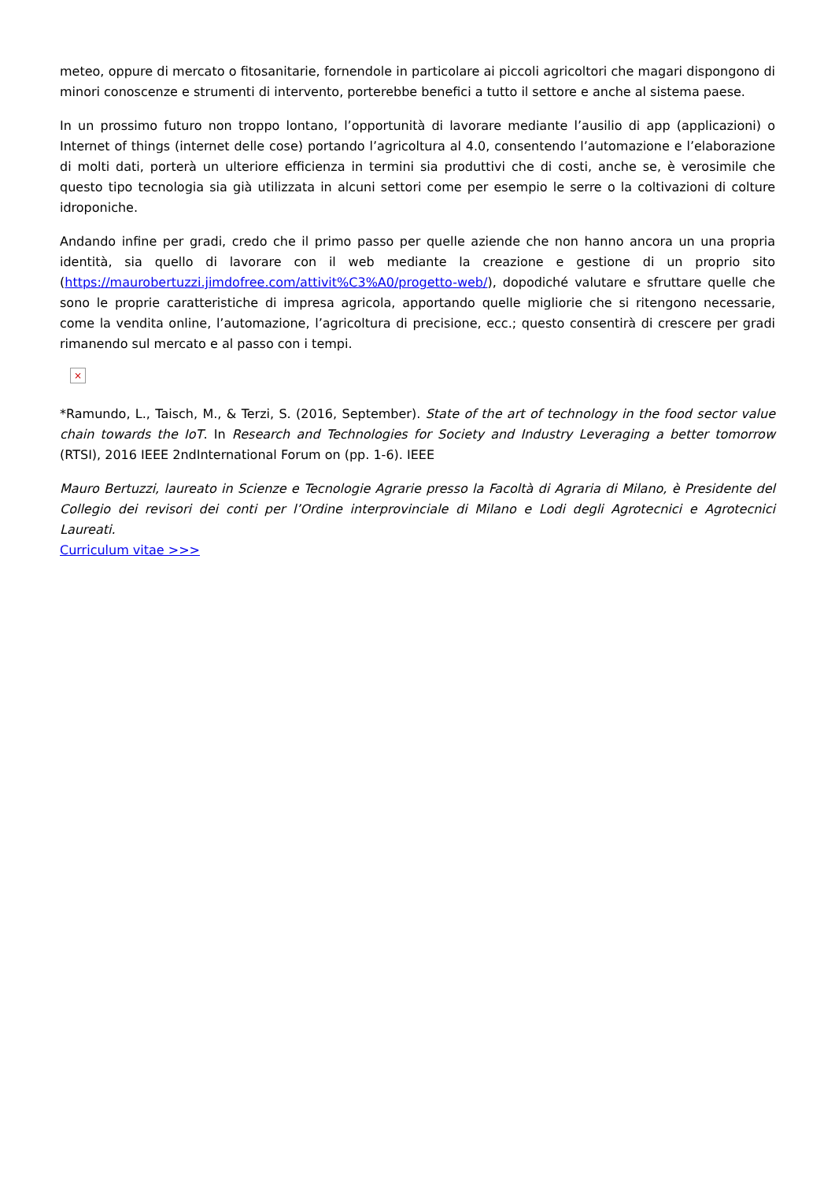meteo, oppure di mercato o fitosanitarie, fornendole in particolare ai piccoli agricoltori che magari dispongono di minori conoscenze e strumenti di intervento, porterebbe benefici a tutto il settore e anche al sistema paese.
In un prossimo futuro non troppo lontano, l’opportunità di lavorare mediante l’ausilio di app (applicazioni) o Internet of things (internet delle cose) portando l’agricoltura al 4.0, consentendo l’automazione e l’elaborazione di molti dati, porterà un ulteriore efficienza in termini sia produttivi che di costi, anche se, è verosimile che questo tipo tecnologia sia già utilizzata in alcuni settori come per esempio le serre o la coltivazioni di colture idroponiche.
Andando infine per gradi, credo che il primo passo per quelle aziende che non hanno ancora un una propria identità, sia quello di lavorare con il web mediante la creazione e gestione di un proprio sito (https://maurobertuzzi.jimdofree.com/attivit%C3%A0/progetto-web/), dopodiché valutare e sfruttare quelle che sono le proprie caratteristiche di impresa agricola, apportando quelle migliorie che si ritengono necessarie, come la vendita online, l’automazione, l’agricoltura di precisione, ecc.; questo consentirà di crescere per gradi rimanendo sul mercato e al passo con i tempi.
×
*Ramundo, L., Taisch, M., & Terzi, S. (2016, September). State of the art of technology in the food sector value chain towards the IoT. In Research and Technologies for Society and Industry Leveraging a better tomorrow (RTSI), 2016 IEEE 2ndInternational Forum on (pp. 1-6). IEEE
Mauro Bertuzzi, laureato in Scienze e Tecnologie Agrarie presso la Facoltà di Agraria di Milano, è Presidente del Collegio dei revisori dei conti per l’Ordine interprovinciale di Milano e Lodi degli Agrotecnici e Agrotecnici Laureati.
Curriculum vitae >>>